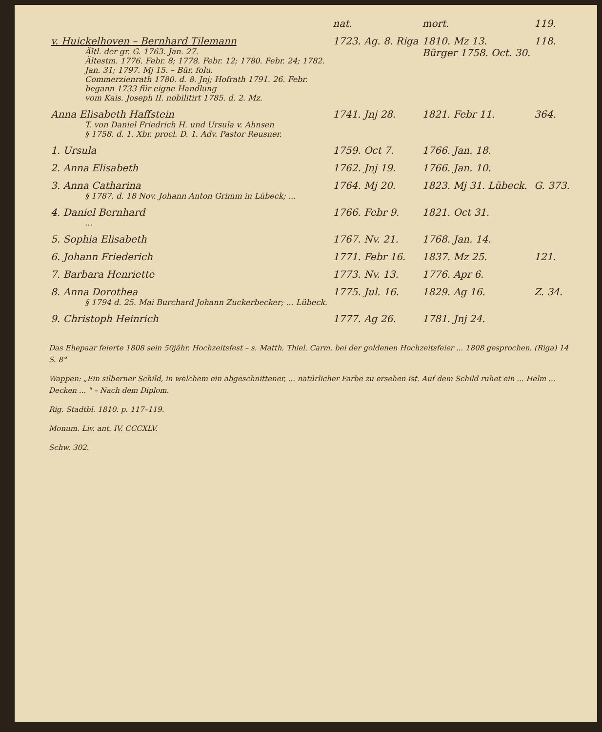| | nat. | mort. | 119. |
| v. Huickelhoven – Bernhard Tilemann Ältl. der gr. G. 1763. Jan. 27. Ältestm. 1776. Febr. 8; 1778. Febr. 12; 1780. Febr. 24; 1782. Jan. 31; 1797. Mj 15. – Bür. folu. Commerzienrath 1780. d. 8. Jnj; Hofrath 1791. 26. Febr. begann 1733 für eigne Handlung vom Kais. Joseph II. nobilitirt 1785. d. 2. Mz. | 1723. Ag. 8. Riga | 1810. Mz 13. Bürger 1758. Oct. 30. | 118. |
| Anna Elisabeth Haffstein T. von Daniel Friedrich H. und Ursula v. Ahnsen § 1758. d. 1. Xbr. procl. D. 1. Adv. Pastor Reusner. | 1741. Jnj 28. | 1821. Febr 11. | 364. |
| 1. Ursula | 1759. Oct 7. | 1766. Jan. 18. | |
| 2. Anna Elisabeth | 1762. Jnj 19. | 1766. Jan. 10. | |
| 3. Anna Catharina § 1787. d. 18 Nov. Johann Anton Grimm in Lübeck; ... | 1764. Mj 20. | 1823. Mj 31. Lübeck. | G. 373. |
| 4. Daniel Bernhard ... | 1766. Febr 9. | 1821. Oct 31. | |
| 5. Sophia Elisabeth | 1767. Nv. 21. | 1768. Jan. 14. | |
| 6. Johann Friederich | 1771. Febr 16. | 1837. Mz 25. | 121. |
| 7. Barbara Henriette | 1773. Nv. 13. | 1776. Apr 6. | |
| 8. Anna Dorothea § 1794 d. 25. Mai Burchard Johann Zuckerbecker; ... Lübeck. | 1775. Jul. 16. | 1829. Ag 16. | Z. 34. |
| 9. Christoph Heinrich | 1777. Ag 26. | 1781. Jnj 24. | |
Das Ehepaar feierte 1808 sein 50jähr. Hochzeitsfest – s. Matth. Thiel. Carm. bei der goldenen Hochzeitsfeier ... 1808 gesprochen. (Riga) 14 S. 8°
Wappen: „Ein silberner Schild, in welchem ein abgeschnittener, ... natürlicher Farbe zu ersehen ist. Auf dem Schild ruhet ein ... Helm ... Decken ... " – Nach dem Diplom.
Rig. Stadtbl. 1810. p. 117–119.
Monum. Liv. ant. IV. CCCXLV.
Schw. 302.